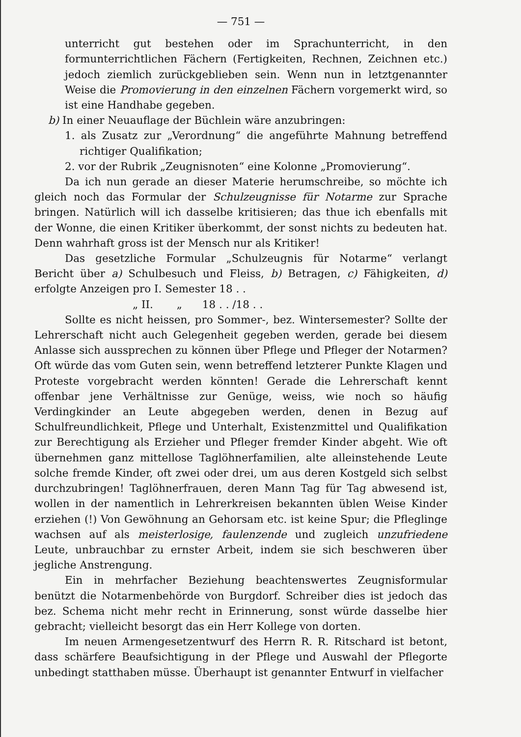— 751 —
unterricht gut bestehen oder im Sprachunterricht, in den formunterrichtlichen Fächern (Fertigkeiten, Rechnen, Zeichnen etc.) jedoch ziemlich zurückgeblieben sein. Wenn nun in letztgenannter Weise die Promovierung in den einzelnen Fächern vorgemerkt wird, so ist eine Handhabe gegeben.
b) In einer Neuauflage der Büchlein wäre anzubringen:
1. als Zusatz zur „Verordnung“ die angeführte Mahnung betreffend richtiger Qualifikation;
2. vor der Rubrik „Zeugnisnoten“ eine Kolonne „Promovierung“.
Da ich nun gerade an dieser Materie herumschreibe, so möchte ich gleich noch das Formular der Schulzeugnisse für Notarme zur Sprache bringen. Natürlich will ich dasselbe kritisieren; das thue ich ebenfalls mit der Wonne, die einen Kritiker überkommt, der sonst nichts zu bedeuten hat. Denn wahrhaft gross ist der Mensch nur als Kritiker!
Das gesetzliche Formular „Schulzeugnis für Notarme“ verlangt Bericht über a) Schulbesuch und Fleiss, b) Betragen, c) Fähigkeiten, d) erfolgte Anzeigen pro I. Semester 18 . .
„ II. „ 18 . . /18 . .
Sollte es nicht heissen, pro Sommer-, bez. Wintersemester? Sollte der Lehrerschaft nicht auch Gelegenheit gegeben werden, gerade bei diesem Anlasse sich aussprechen zu können über Pflege und Pfleger der Notarmen? Oft würde das vom Guten sein, wenn betreffend letzterer Punkte Klagen und Proteste vorgebracht werden könnten! Gerade die Lehrerschaft kennt offenbar jene Verhältnisse zur Genüge, weiss, wie noch so häufig Verdingkinder an Leute abgegeben werden, denen in Bezug auf Schulfreundlichkeit, Pflege und Unterhalt, Existenzmittel und Qualifikation zur Berechtigung als Erzieher und Pfleger fremder Kinder abgeht. Wie oft übernehmen ganz mittellose Taglöhnerfamilien, alte alleinstehende Leute solche fremde Kinder, oft zwei oder drei, um aus deren Kostgeld sich selbst durchzubringen! Taglöhnerfrauen, deren Mann Tag für Tag abwesend ist, wollen in der namentlich in Lehrerkreisen bekannten üblen Weise Kinder erziehen (!) Von Gewöhnung an Gehorsam etc. ist keine Spur; die Pfleglinge wachsen auf als meisterlosige, faulenzende und zugleich unzufriedene Leute, unbrauchbar zu ernster Arbeit, indem sie sich beschweren über jegliche Anstrengung.
Ein in mehrfacher Beziehung beachtenswertes Zeugnisformular benützt die Notarmenbehörde von Burgdorf. Schreiber dies ist jedoch das bez. Schema nicht mehr recht in Erinnerung, sonst würde dasselbe hier gebracht; vielleicht besorgt das ein Herr Kollege von dorten.
Im neuen Armengesetzentwurf des Herrn R. R. Ritschard ist betont, dass schärfere Beaufsichtigung in der Pflege und Auswahl der Pflegorte unbedingt statthaben müsse. Überhaupt ist genannter Entwurf in vielfacher